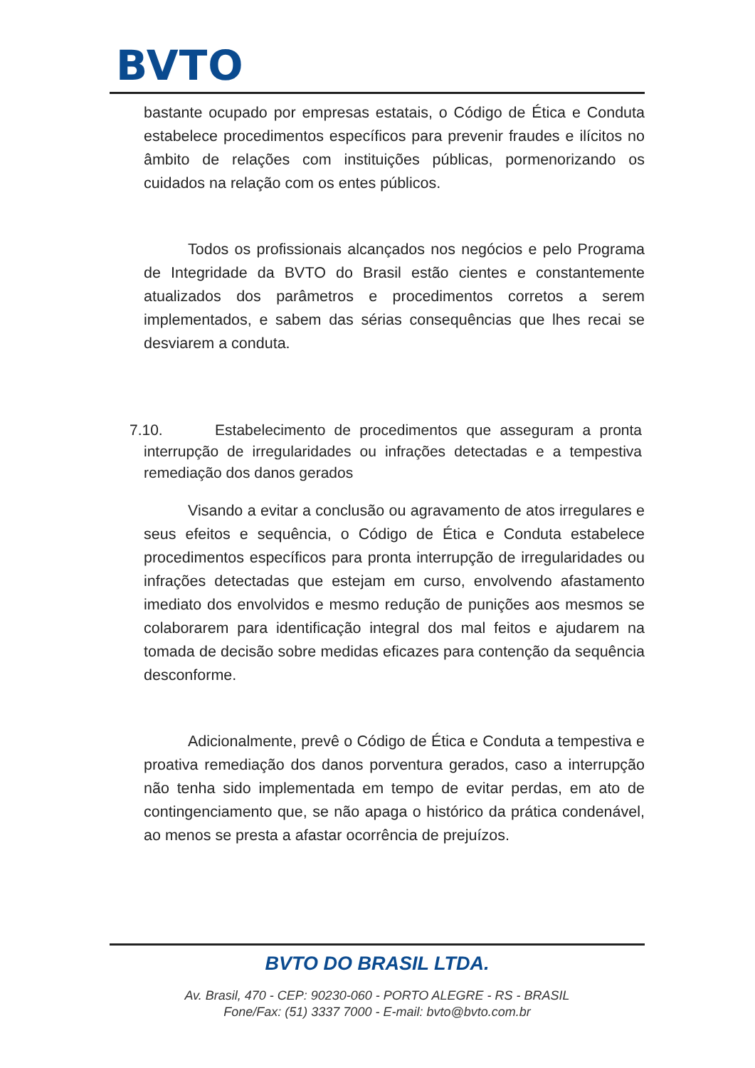BVTO
bastante ocupado por empresas estatais, o Código de Ética e Conduta estabelece procedimentos específicos para prevenir fraudes e ilícitos no âmbito de relações com instituições públicas, pormenorizando os cuidados na relação com os entes públicos.
Todos os profissionais alcançados nos negócios e pelo Programa de Integridade da BVTO do Brasil estão cientes e constantemente atualizados dos parâmetros e procedimentos corretos a serem implementados, e sabem das sérias consequências que lhes recai se desviarem a conduta.
7.10. Estabelecimento de procedimentos que asseguram a pronta interrupção de irregularidades ou infrações detectadas e a tempestiva remediação dos danos gerados
Visando a evitar a conclusão ou agravamento de atos irregulares e seus efeitos e sequência, o Código de Ética e Conduta estabelece procedimentos específicos para pronta interrupção de irregularidades ou infrações detectadas que estejam em curso, envolvendo afastamento imediato dos envolvidos e mesmo redução de punições aos mesmos se colaborarem para identificação integral dos mal feitos e ajudarem na tomada de decisão sobre medidas eficazes para contenção da sequência desconforme.
Adicionalmente, prevê o Código de Ética e Conduta a tempestiva e proativa remediação dos danos porventura gerados, caso a interrupção não tenha sido implementada em tempo de evitar perdas, em ato de contingenciamento que, se não apaga o histórico da prática condenável, ao menos se presta a afastar ocorrência de prejuízos.
BVTO DO BRASIL LTDA.
Av. Brasil, 470 - CEP: 90230-060 - PORTO ALEGRE - RS - BRASIL
Fone/Fax: (51) 3337 7000 - E-mail: bvto@bvto.com.br